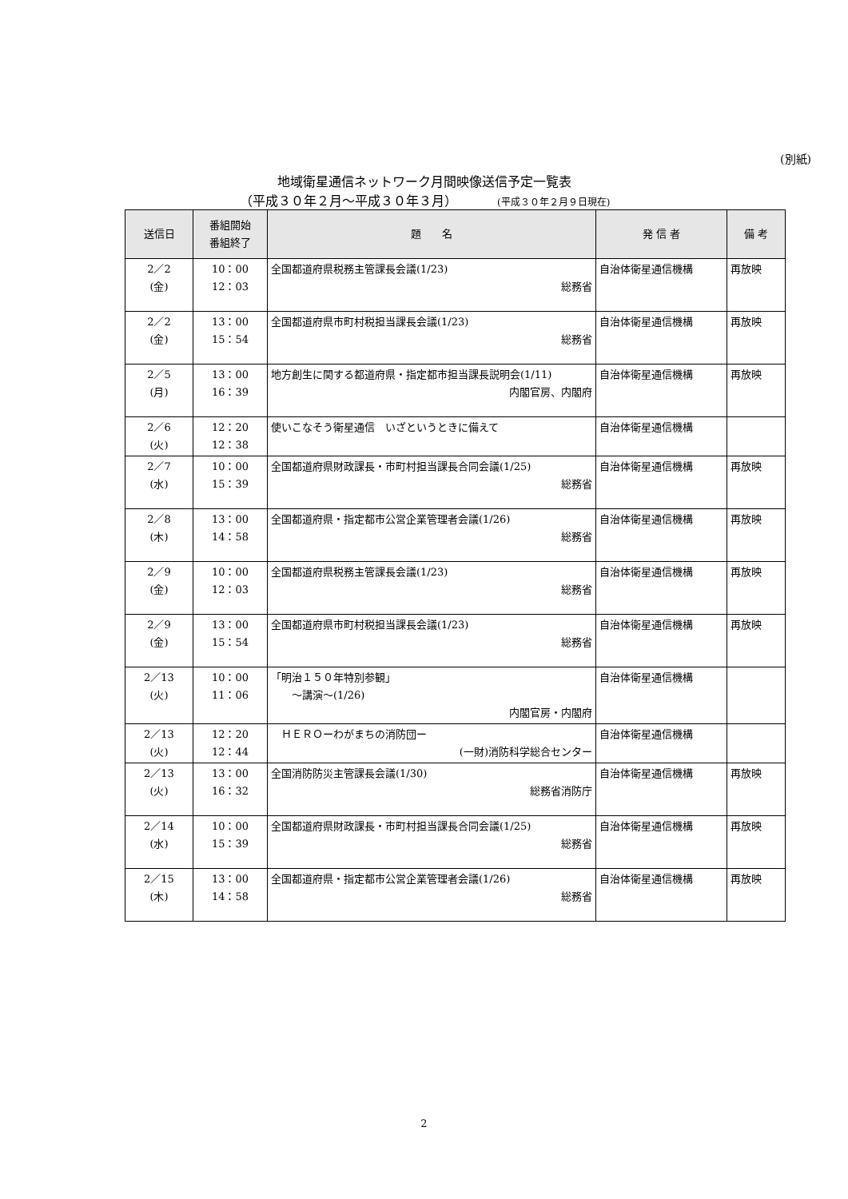(別紙)
地域衛星通信ネットワーク月間映像送信予定一覧表
（平成３０年２月～平成３０年３月） (平成３０年２月９日現在)
| 送信日 | 番組開始 番組終了 | 題 名 | 発 信 者 | 備 考 |
| --- | --- | --- | --- | --- |
| 2／2 (金) | 10：00 12：03 | 全国都道府県税務主管課長会議 (1/23) 総務省 | 自治体衛星通信機構 | 再放映 |
| 2／2 (金) | 13：00 15：54 | 全国都道府県市町村税担当課長会議 (1/23) 総務省 | 自治体衛星通信機構 | 再放映 |
| 2／5 (月) | 13：00 16：39 | 地方創生に関する都道府県・指定都市担当課長説明会 (1/11) 内閣官房、内閣府 | 自治体衛星通信機構 | 再放映 |
| 2／6 (火) | 12：20 12：38 | 使いこなそう衛星通信 いざというときに備えて | 自治体衛星通信機構 | |
| 2／7 (水) | 10：00 15：39 | 全国都道府県財政課長・市町村担当課長合同会議 (1/25) 総務省 | 自治体衛星通信機構 | 再放映 |
| 2／8 (木) | 13：00 14：58 | 全国都道府県・指定都市公営企業管理者会議 (1/26) 総務省 | 自治体衛星通信機構 | 再放映 |
| 2／9 (金) | 10：00 12：03 | 全国都道府県税務主管課長会議 (1/23) 総務省 | 自治体衛星通信機構 | 再放映 |
| 2／9 (金) | 13：00 15：54 | 全国都道府県市町村税担当課長会議 (1/23) 総務省 | 自治体衛星通信機構 | 再放映 |
| 2／13 (火) | 10：00 11：06 | 「明治１５０年特別参観」 ～講演～ (1/26) 内閣官房・内閣府 | 自治体衛星通信機構 | |
| 2／13 (火) | 12：20 12：44 | ＨＥＲＯーわがまちの消防団ー (一財)消防科学総合センター | 自治体衛星通信機構 | |
| 2／13 (火) | 13：00 16：32 | 全国消防防災主管課長会議 (1/30) 総務省消防庁 | 自治体衛星通信機構 | 再放映 |
| 2／14 (水) | 10：00 15：39 | 全国都道府県財政課長・市町村担当課長合同会議 (1/25) 総務省 | 自治体衛星通信機構 | 再放映 |
| 2／15 (木) | 13：00 14：58 | 全国都道府県・指定都市公営企業管理者会議 (1/26) 総務省 | 自治体衛星通信機構 | 再放映 |
2